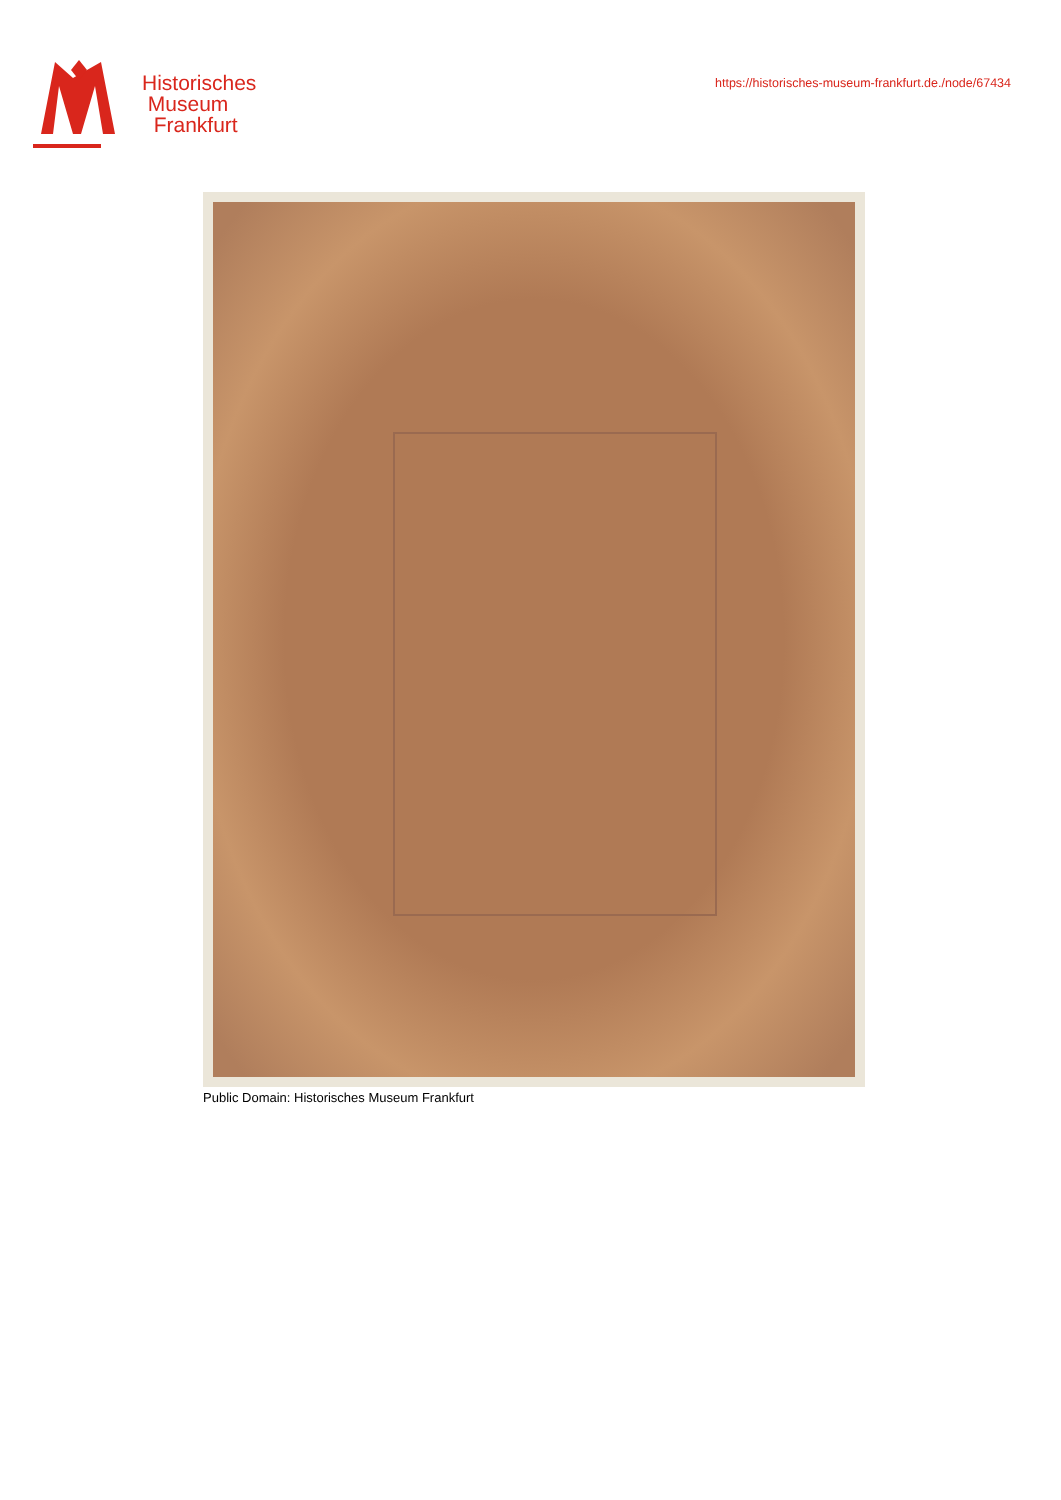Historisches
Museum
Frankfurt
https://historisches-museum-frankfurt.de./node/67434
Public Domain: Historisches Museum Frankfurt